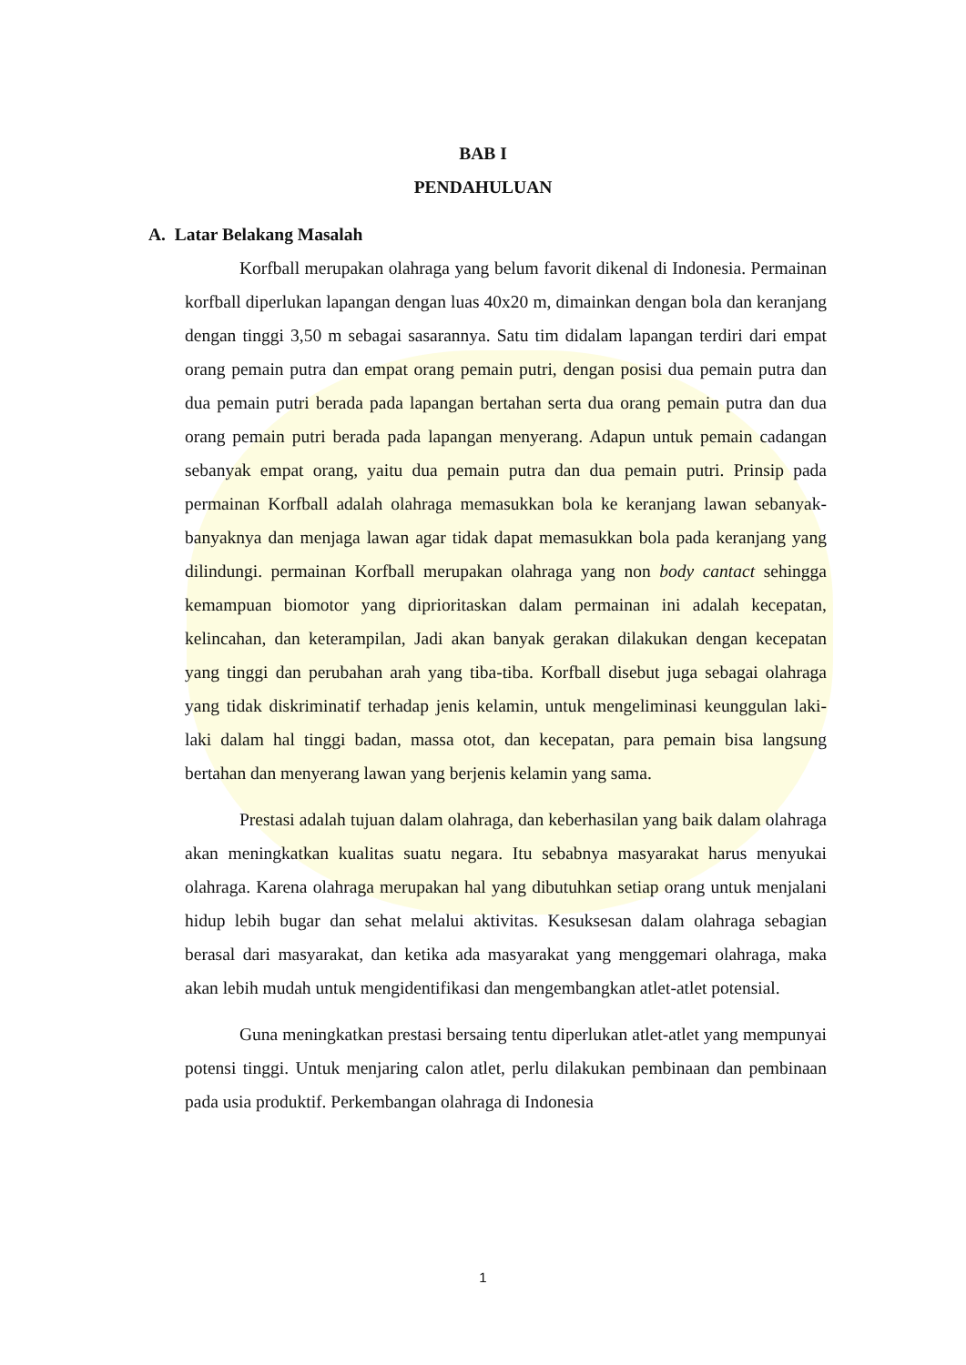BAB I
PENDAHULUAN
A. Latar Belakang Masalah
Korfball merupakan olahraga yang belum favorit dikenal di Indonesia. Permainan korfball diperlukan lapangan dengan luas 40x20 m, dimainkan dengan bola dan keranjang dengan tinggi 3,50 m sebagai sasarannya. Satu tim didalam lapangan terdiri dari empat orang pemain putra dan empat orang pemain putri, dengan posisi dua pemain putra dan dua pemain putri berada pada lapangan bertahan serta dua orang pemain putra dan dua orang pemain putri berada pada lapangan menyerang. Adapun untuk pemain cadangan sebanyak empat orang, yaitu dua pemain putra dan dua pemain putri. Prinsip pada permainan Korfball adalah olahraga memasukkan bola ke keranjang lawan sebanyak-banyaknya dan menjaga lawan agar tidak dapat memasukkan bola pada keranjang yang dilindungi. permainan Korfball merupakan olahraga yang non body cantact sehingga kemampuan biomotor yang diprioritaskan dalam permainan ini adalah kecepatan, kelincahan, dan keterampilan, Jadi akan banyak gerakan dilakukan dengan kecepatan yang tinggi dan perubahan arah yang tiba-tiba. Korfball disebut juga sebagai olahraga yang tidak diskriminatif terhadap jenis kelamin, untuk mengeliminasi keunggulan laki-laki dalam hal tinggi badan, massa otot, dan kecepatan, para pemain bisa langsung bertahan dan menyerang lawan yang berjenis kelamin yang sama.
Prestasi adalah tujuan dalam olahraga, dan keberhasilan yang baik dalam olahraga akan meningkatkan kualitas suatu negara. Itu sebabnya masyarakat harus menyukai olahraga. Karena olahraga merupakan hal yang dibutuhkan setiap orang untuk menjalani hidup lebih bugar dan sehat melalui aktivitas. Kesuksesan dalam olahraga sebagian berasal dari masyarakat, dan ketika ada masyarakat yang menggemari olahraga, maka akan lebih mudah untuk mengidentifikasi dan mengembangkan atlet-atlet potensial.
Guna meningkatkan prestasi bersaing tentu diperlukan atlet-atlet yang mempunyai potensi tinggi. Untuk menjaring calon atlet, perlu dilakukan pembinaan dan pembinaan pada usia produktif. Perkembangan olahraga di Indonesia
1